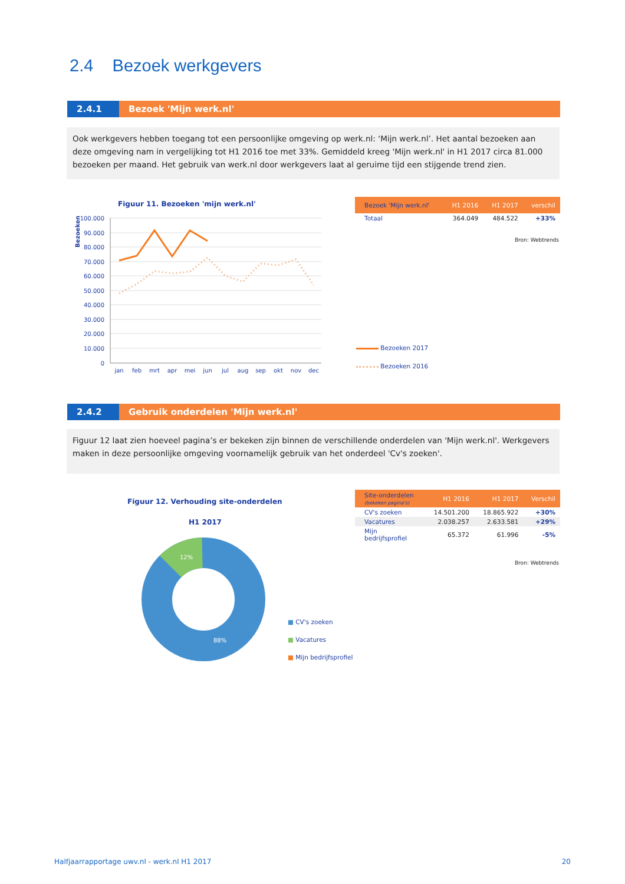2.4 Bezoek werkgevers
2.4.1 Bezoek 'Mijn werk.nl'
Ook werkgevers hebben toegang tot een persoonlijke omgeving op werk.nl: ‘Mijn werk.nl’. Het aantal bezoeken aan deze omgeving nam in vergelijking tot H1 2016 toe met 33%. Gemiddeld kreeg 'Mijn werk.nl' in H1 2017 circa 81.000 bezoeken per maand. Het gebruik van werk.nl door werkgevers laat al geruime tijd een stijgende trend zien.
Figuur 11. Bezoeken 'mijn werk.nl'
Bezoeken
100.000
90.000
80.000
70.000
60.000
50.000
40.000
30.000
20.000
10.000
0
jan
feb
mrt
apr
mei
jun
jul
aug
sep
okt
nov
dec
| Bezoek 'Mijn werk.nl' | H1 2016 | H1 2017 | verschil |
| --- | --- | --- | --- |
| Totaal | 364.049 | 484.522 | +33% |
Bron: Webtrends
Bezoeken 2017
Bezoeken 2016
2.4.2 Gebruik onderdelen 'Mijn werk.nl'
Figuur 12 laat zien hoeveel pagina’s er bekeken zijn binnen de verschillende onderdelen van 'Mijn werk.nl'. Werkgevers maken in deze persoonlijke omgeving voornamelijk gebruik van het onderdeel 'Cv's zoeken'.
Figuur 12. Verhouding site-onderdelen
H1 2017
12%
88%
■ CV's zoeken
■ Vacatures
■ Mijn bedrijfsprofiel
| Site-onderdelen (bekeken pagina's) | H1 2016 | H1 2017 | Verschil |
| --- | --- | --- | --- |
| CV's zoeken | 14.501.200 | 18.865.922 | +30% |
| Vacatures | 2.038.257 | 2.633.581 | +29% |
| Mijn bedrijfsprofiel | 65.372 | 61.996 | -5% |
Bron: Webtrends
Halfjaarrapportage uwv.nl - werk.nl H1 2017
20